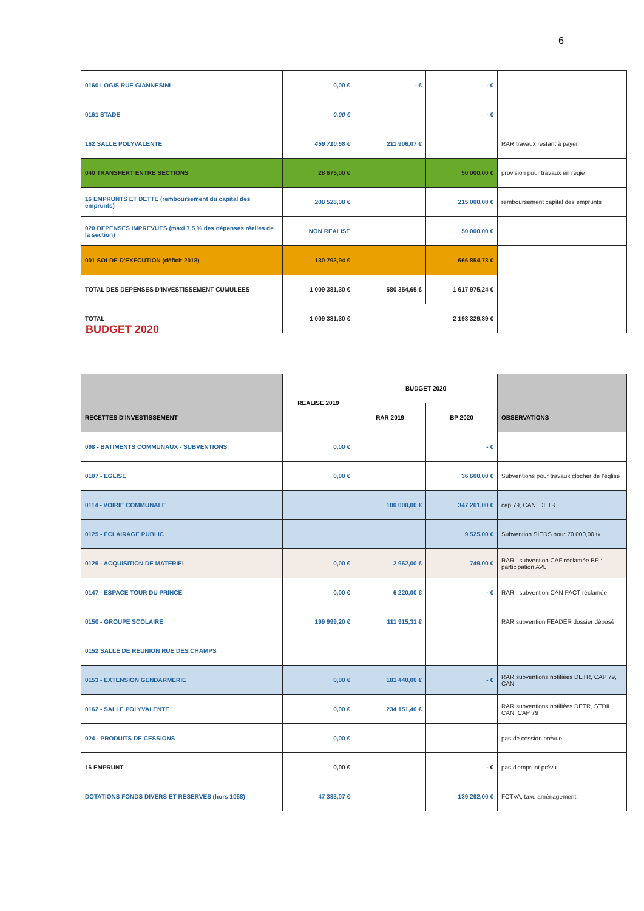6
| 0160 LOGIS RUE GIANNESINI | 0,00 € | - € | - € | |
| 0161 STADE | 0,00 € | | - € | |
| 162 SALLE POLYVALENTE | 459 710,58 € | 211 906,07 € | | RAR travaux restant à payer |
| 040 TRANSFERT ENTRE SECTIONS | 28 675,00 € | | 50 000,00 € | provision pour travaux en régie |
| 16 EMPRUNTS ET DETTE (remboursement du capital des emprunts) | 208 528,08 € | | 215 000,00 € | remboursement capital des emprunts |
| 020 DEPENSES IMPREVUES (maxi 7,5 % des dépenses réelles de la section) | NON REALISE | | 50 000,00 € | |
| 001 SOLDE D'EXECUTION (déficit 2018) | 130 793,94 € | | 666 854,78 € | |
| TOTAL DES DEPENSES D'INVESTISSEMENT CUMULEES | 1 009 381,30 € | 580 354,65 € | 1 617 975,24 € | |
| TOTAL | 1 009 381,30 € | 2 198 329,89 € | | |
BUDGET 2020
| | REALISE 2019 | BUDGET 2020 | | |
| --- | --- | --- | --- | --- |
| RECETTES D'INVESTISSEMENT | | RAR 2019 | BP 2020 | OBSERVATIONS |
| 098 - BATIMENTS COMMUNAUX - SUBVENTIONS | 0,00 € | | - € | |
| 0107 - EGLISE | 0,00 € | | 36 600.00 € | Subventions pour travaux clocher de l'église |
| 0114 - VOIRIE COMMUNALE | | 100 000,00 € | 347 261,00 € | cap 79, CAN, DETR |
| 0125 - ECLAIRAGE PUBLIC | | | 9 525,00 € | Subvention SIEDS pour 70 000,00 tx |
| 0129 - ACQUISITION DE MATERIEL | 0,00 € | 2 962,00 € | 749,00 € | RAR : subvention CAF réclamée BP : participation AVL |
| 0147 - ESPACE TOUR DU PRINCE | 0,00 € | 6 220,00 € | - € | RAR : subvention CAN PACT réclamée |
| 0150 - GROUPE SCOLAIRE | 199 999,20 € | 111 915,31 € | | RAR subvention FEADER dossier déposé |
| 0152 SALLE DE REUNION RUE DES CHAMPS | | | | |
| 0153 - EXTENSION GENDARMERIE | 0,00 € | 181 440,00 € | - € | RAR subventions notifiées DETR, CAP 79, CAN |
| 0162 - SALLE POLYVALENTE | 0,00 € | 234 151,40 € | | RAR subventions notifiées DETR, STDIL, CAN, CAP 79 |
| 024 - PRODUITS DE CESSIONS | 0,00 € | | | pas de cession prévue |
| 16 EMPRUNT | 0,00 € | | - € | pas d'emprunt prévu |
| DOTATIONS FONDS DIVERS ET RESERVES (hors 1068) | 47 383,07 € | | 139 292,00 € | FCTVA, taxe aménagement |